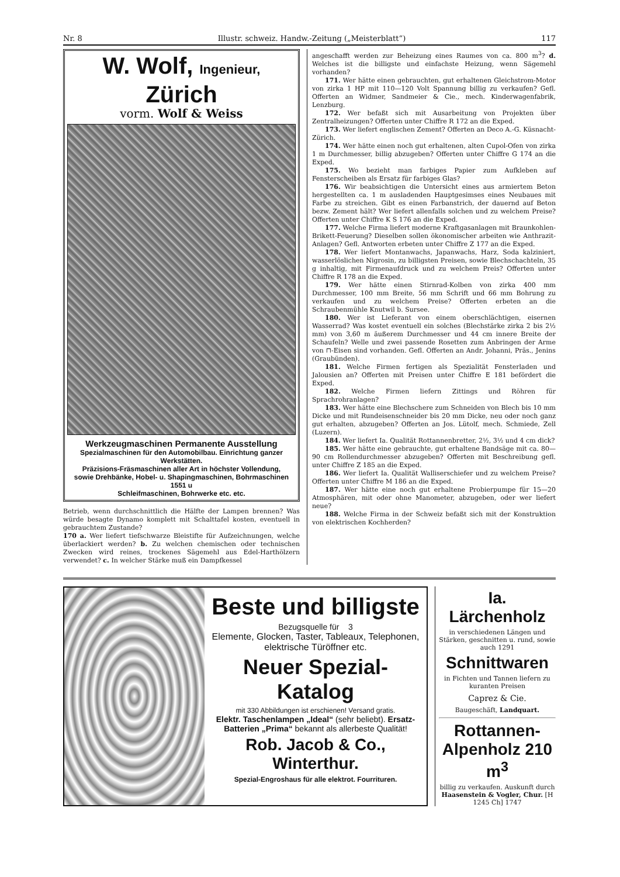Nr. 8 Illustr. schweiz. Handw.-Zeitung („Meisterblatt“) 117
W. Wolf, Ingenieur, Zürich
vorm. Wolf & Weiss
Werkzeugmaschinen Permanente Ausstellung
Spezialmaschinen für den Automobilbau. Einrichtung ganzer Werkstätten.
Präzisions-Fräsmaschinen aller Art in höchster Vollendung,
sowie Drehbänke, Hobel- u. Shapingmaschinen, Bohrmaschinen 1551 u
Schleifmaschinen, Bohrwerke etc. etc.
Betrieb, wenn durchschnittlich die Hälfte der Lampen brennen? Was würde besagte Dynamo komplett mit Schalttafel kosten, eventuell in gebrauchtem Zustande?
170 a. Wer liefert tiefschwarze Bleistifte für Aufzeichnungen, welche überlackiert werden? b. Zu welchen chemischen oder technischen Zwecken wird reines, trockenes Sägemehl aus Edel-Harthölzern verwendet? c. In welcher Stärke muß ein Dampfkessel
angeschafft werden zur Beheizung eines Raumes von ca. 800 m<sup>3</sup>? d. Welches ist die billigste und einfachste Heizung, wenn Sägemehl vorhanden?
171. Wer hätte einen gebrauchten, gut erhaltenen Gleichstrom-Motor von zirka 1 HP mit 110—120 Volt Spannung billig zu verkaufen? Gefl. Offerten an Widmer, Sandmeier & Cie., mech. Kinderwagenfabrik, Lenzburg.
172. Wer befaßt sich mit Ausarbeitung von Projekten über Zentralheizungen? Offerten unter Chiffre R 172 an die Exped.
173. Wer liefert englischen Zement? Offerten an Deco A.-G. Küsnacht-Zürich.
174. Wer hätte einen noch gut erhaltenen, alten Cupol-Ofen von zirka 1 m Durchmesser, billig abzugeben? Offerten unter Chiffre G 174 an die Exped.
175. Wo bezieht man farbiges Papier zum Aufkleben auf Fensterscheiben als Ersatz für farbiges Glas?
176. Wir beabsichtigen die Untersicht eines aus armiertem Beton hergestellten ca. 1 m ausladenden Hauptgesimses eines Neubaues mit Farbe zu streichen. Gibt es einen Farbanstrich, der dauernd auf Beton bezw. Zement hält? Wer liefert allenfalls solchen und zu welchem Preise? Offerten unter Chiffre K S 176 an die Exped.
177. Welche Firma liefert moderne Kraftgasanlagen mit Braunkohlen-Brikett-Feuerung? Dieselben sollen ökonomischer arbeiten wie Anthrazit-Anlagen? Gefl. Antworten erbeten unter Chiffre Z 177 an die Exped.
178. Wer liefert Montanwachs, Japanwachs, Harz, Soda kalziniert, wasserlöslichen Nigrosin, zu billigsten Preisen, sowie Blechschachteln, 35 g inhaltig, mit Firmenaufdruck und zu welchem Preis? Offerten unter Chiffre R 178 an die Exped.
179. Wer hätte einen Stirnrad-Kolben von zirka 400 mm Durchmesser, 100 mm Breite, 56 mm Schrift und 66 mm Bohrung zu verkaufen und zu welchem Preise? Offerten erbeten an die Schraubenmühle Knutwil b. Sursee.
180. Wer ist Lieferant von einem oberschlächtigen, eisernen Wasserrad? Was kostet eventuell ein solches (Blechstärke zirka 2 bis 2½ mm) von 3,60 m äußerem Durchmesser und 44 cm innere Breite der Schaufeln? Welle und zwei passende Rosetten zum Anbringen der Arme von ⊓-Eisen sind vorhanden. Gefl. Offerten an Andr. Johanni, Präs., Jenins (Graubünden).
181. Welche Firmen fertigen als Spezialität Fensterladen und Jalousien an? Offerten mit Preisen unter Chiffre E 181 befördert die Exped.
182. Welche Firmen liefern Zittings und Röhren für Sprachrohranlagen?
183. Wer hätte eine Blechschere zum Schneiden von Blech bis 10 mm Dicke und mit Rundeisenschneider bis 20 mm Dicke, neu oder noch ganz gut erhalten, abzugeben? Offerten an Jos. Lütolf, mech. Schmiede, Zell (Luzern).
184. Wer liefert Ia. Qualität Rottannenbretter, 2½, 3½ und 4 cm dick?
185. Wer hätte eine gebrauchte, gut erhaltene Bandsäge mit ca. 80—90 cm Rollendurchmesser abzugeben? Offerten mit Beschreibung gefl. unter Chiffre Z 185 an die Exped.
186. Wer liefert Ia. Qualität Walliserschiefer und zu welchem Preise? Offerten unter Chiffre M 186 an die Exped.
187. Wer hätte eine noch gut erhaltene Probierpumpe für 15—20 Atmosphären, mit oder ohne Manometer, abzugeben, oder wer liefert neue?
188. Welche Firma in der Schweiz befaßt sich mit der Konstruktion von elektrischen Kochherden?
Beste und billigste
Bezugsquelle für 3
Elemente, Glocken, Taster, Tableaux, Telephonen, elektrische Türöffner etc.
Neuer Spezial-Katalog
mit 330 Abbildungen ist erschienen! Versand gratis.
Elektr. Taschenlampen „Ideal“ (sehr beliebt). Ersatz-Batterien „Prima“ bekannt als allerbeste Qualität!
Rob. Jacob & Co., Winterthur.
Spezial-Engroshaus für alle elektrot. Fourrituren.
Ia. Lärchenholz
in verschiedenen Längen und Stärken, geschnitten u. rund, sowie auch 1291
Schnittwaren
in Fichten und Tannen liefern zu kuranten Preisen
Caprez & Cie.
Baugeschäft, Landquart.
Rottannen-Alpenholz 210 m<sup>3</sup>
billig zu verkaufen. Auskunft durch Haasenstein & Vogler, Chur. [H 1245 Ch] 1747